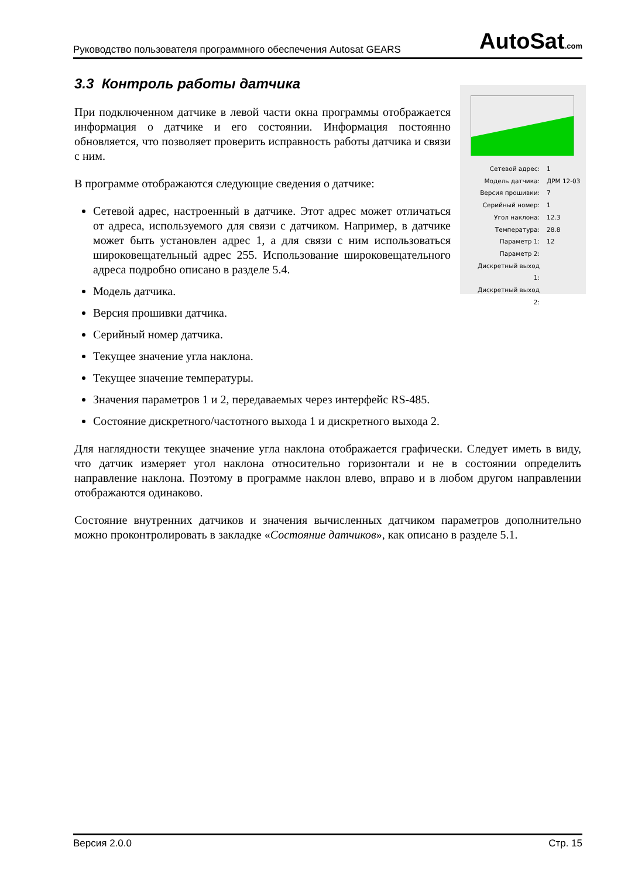Руководство пользователя программного обеспечения Autosat GEARS
AutoSat.com
3.3 Контроль работы датчика
| Сетевой адрес: | 1 |
| Модель датчика: | ДРМ 12-03 |
| Версия прошивки: | 7 |
| Серийный номер: | 1 |
| Угол наклона: | 12.3 |
| Температура: | 28.8 |
| Параметр 1: | 12 |
| Параметр 2: | |
| Дискретный выход 1: | |
| Дискретный выход 2: | |
При подключенном датчике в левой части окна программы отображается информация о датчике и его состоянии. Информация постоянно обновляется, что позволяет проверить исправность работы датчика и связи с ним.
В программе отображаются следующие сведения о датчике:
Сетевой адрес, настроенный в датчике. Этот адрес может отличаться от адреса, используемого для связи с датчиком. Например, в датчике может быть установлен адрес 1, а для связи с ним использоваться широковещательный адрес 255. Использование широковещательного адреса подробно описано в разделе 5.4.
Модель датчика.
Версия прошивки датчика.
Серийный номер датчика.
Текущее значение угла наклона.
Текущее значение температуры.
Значения параметров 1 и 2, передаваемых через интерфейс RS-485.
Состояние дискретного/частотного выхода 1 и дискретного выхода 2.
Для наглядности текущее значение угла наклона отображается графически. Следует иметь в виду, что датчик измеряет угол наклона относительно горизонтали и не в состоянии определить направление наклона. Поэтому в программе наклон влево, вправо и в любом другом направлении отображаются одинаково.
Состояние внутренних датчиков и значения вычисленных датчиком параметров дополнительно можно проконтролировать в закладке «Состояние датчиков», как описано в разделе 5.1.
Версия 2.0.0 Стр. 15